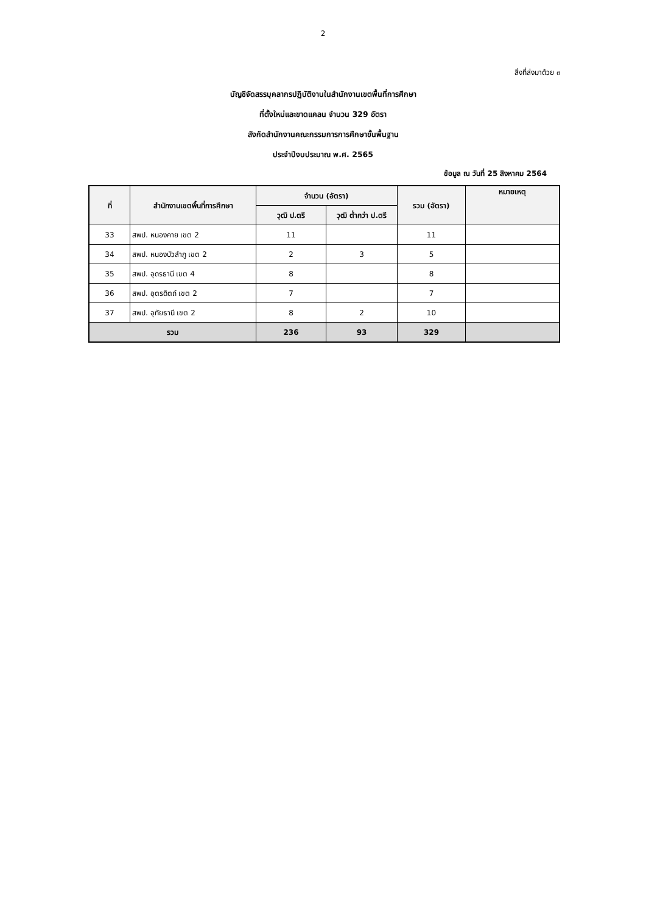2
สิ่งที่ส่งมาด้วย ๓
บัญชีจัดสรรบุคลากรปฏิบัติงานในสำนักงานเขตพื้นที่การศึกษา
ที่ตั้งใหม่และขาดแคลน จำนวน 329 อัตรา
สังกัดสำนักงานคณะกรรมการการศึกษาขั้นพื้นฐาน
ประจำปีงบประมาณ พ.ศ. 2565
ข้อมูล ณ วันที่ 25 สิงหาคม 2564
| ที่ | สำนักงานเขตพื้นที่การศึกษา | จำนวน (อัตรา) | | รวม (อัตรา) | หมายเหตุ |
| --- | --- | --- | --- | --- | --- |
| | | วุฒิ ป.ตรี | วุฒิ ต่ำกว่า ป.ตรี | | |
| 33 | สพป. หนองคาย เขต 2 | 11 | | 11 | |
| 34 | สพป. หนองบัวลำภู เขต 2 | 2 | 3 | 5 | |
| 35 | สพป. อุดรธานี เขต 4 | 8 | | 8 | |
| 36 | สพป. อุตรดิตถ์ เขต 2 | 7 | | 7 | |
| 37 | สพป. อุทัยธานี เขต 2 | 8 | 2 | 10 | |
| รวม | | 236 | 93 | 329 | |